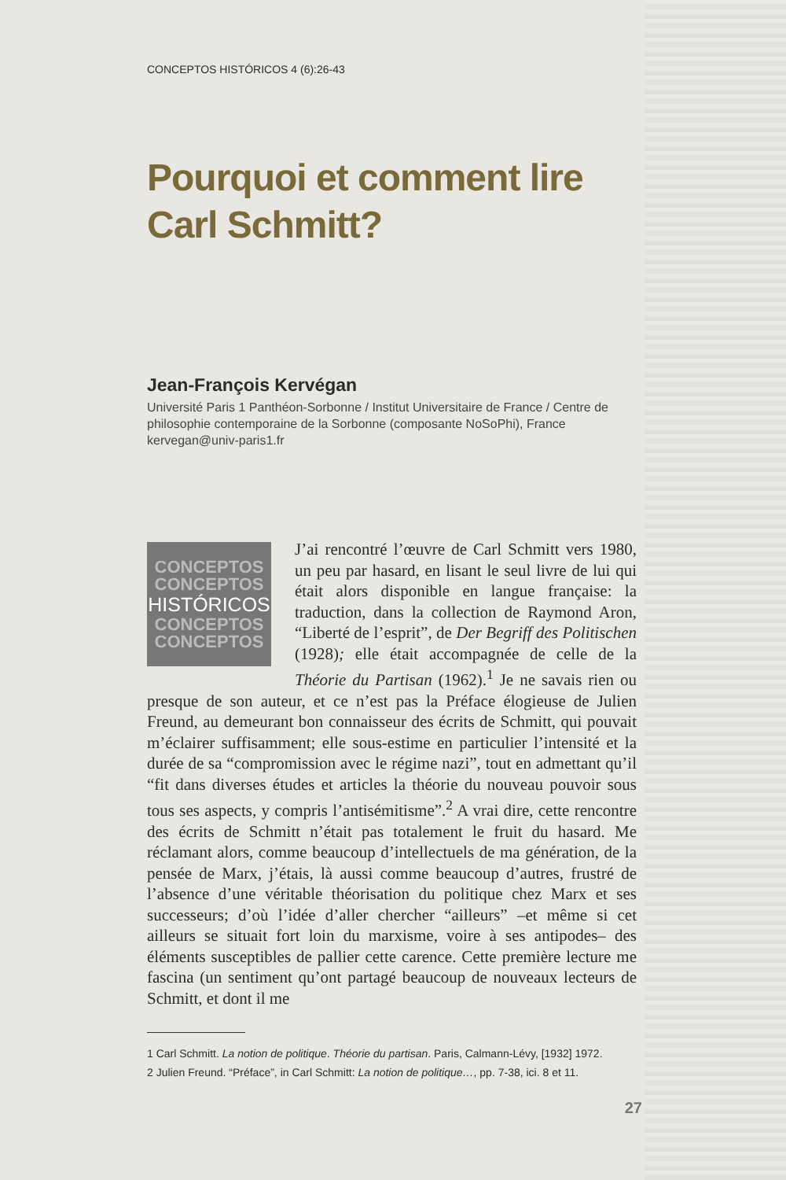CONCEPTOS HISTÓRICOS 4 (6):26-43
Pourquoi et comment lire Carl Schmitt?
Jean-François Kervégan
Université Paris 1 Panthéon-Sorbonne / Institut Universitaire de France / Centre de philosophie contemporaine de la Sorbonne (composante NoSoPhi), France
kervegan@univ-paris1.fr
CONCEPTOS
CONCEPTOS
HISTÓRICOS
CONCEPTOS
CONCEPTOS
J’ai rencontré l’œuvre de Carl Schmitt vers 1980, un peu par hasard, en lisant le seul livre de lui qui était alors disponible en langue française: la traduction, dans la collection de Raymond Aron, “Liberté de l’esprit”, de Der Begriff des Politischen (1928); elle était accompagnée de celle de la Théorie du Partisan (1962).<sup>1</sup> Je ne savais rien ou presque de son auteur, et ce n’est pas la Préface élogieuse de Julien Freund, au demeurant bon connaisseur des écrits de Schmitt, qui pouvait m’éclairer suffisamment; elle sous-estime en particulier l’intensité et la durée de sa “compromission avec le régime nazi”, tout en admettant qu’il “fit dans diverses études et articles la théorie du nouveau pouvoir sous tous ses aspects, y compris l’antisémitisme”.<sup>2</sup> A vrai dire, cette rencontre des écrits de Schmitt n’était pas totalement le fruit du hasard. Me réclamant alors, comme beaucoup d’intellectuels de ma génération, de la pensée de Marx, j’étais, là aussi comme beaucoup d’autres, frustré de l’absence d’une véritable théorisation du politique chez Marx et ses successeurs; d’où l’idée d’aller chercher “ailleurs” –et même si cet ailleurs se situait fort loin du marxisme, voire à ses antipodes– des éléments susceptibles de pallier cette carence. Cette première lecture me fascina (un sentiment qu’ont partagé beaucoup de nouveaux lecteurs de Schmitt, et dont il me
1 Carl Schmitt. La notion de politique. Théorie du partisan. Paris, Calmann-Lévy, [1932] 1972.
2 Julien Freund. “Préface”, in Carl Schmitt: La notion de politique…, pp. 7-38, ici. 8 et 11.
27